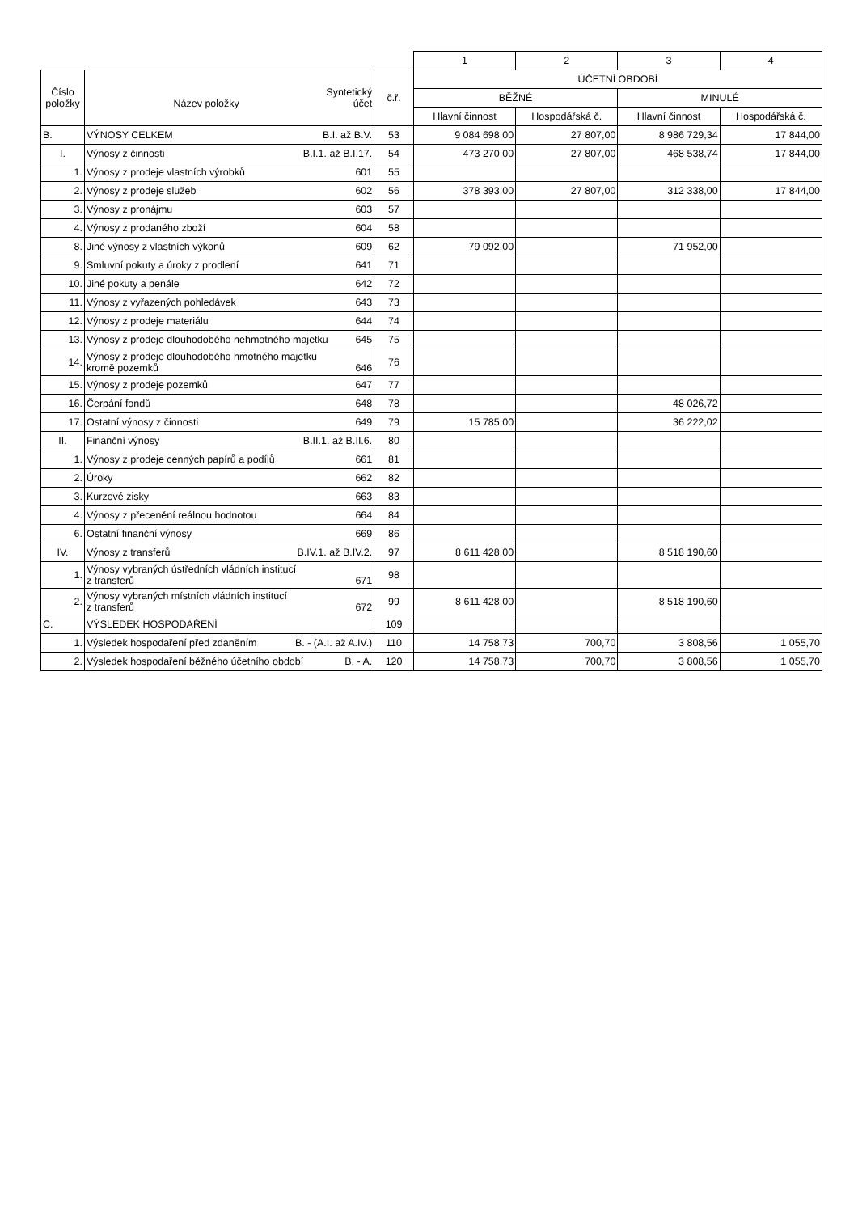| | | | 1 | 2 | 3 | 4 |
| Číslo položky | Název položky Syntetický účet | č.ř. | ÚČETNÍ OBDOBÍ | | | |
| | | | BĚŽNÉ | | MINULÉ | |
| | | | Hlavní činnost | Hospodářská č. | Hlavní činnost | Hospodářská č. |
| B. | VÝNOSY CELKEM B.I. až B.V. | 53 | 9 084 698,00 | 27 807,00 | 8 986 729,34 | 17 844,00 |
| I. | Výnosy z činnosti B.I.1. až B.I.17. | 54 | 473 270,00 | 27 807,00 | 468 538,74 | 17 844,00 |
| 1. | Výnosy z prodeje vlastních výrobků 601 | 55 | | | | |
| 2. | Výnosy z prodeje služeb 602 | 56 | 378 393,00 | 27 807,00 | 312 338,00 | 17 844,00 |
| 3. | Výnosy z pronájmu 603 | 57 | | | | |
| 4. | Výnosy z prodaného zboží 604 | 58 | | | | |
| 8. | Jiné výnosy z vlastních výkonů 609 | 62 | 79 092,00 | | 71 952,00 | |
| 9. | Smluvní pokuty a úroky z prodlení 641 | 71 | | | | |
| 10. | Jiné pokuty a penále 642 | 72 | | | | |
| 11. | Výnosy z vyřazených pohledávek 643 | 73 | | | | |
| 12. | Výnosy z prodeje materiálu 644 | 74 | | | | |
| 13. | Výnosy z prodeje dlouhodobého nehmotného majetku 645 | 75 | | | | |
| 14. | Výnosy z prodeje dlouhodobého hmotného majetku kromě pozemků 646 | 76 | | | | |
| 15. | Výnosy z prodeje pozemků 647 | 77 | | | | |
| 16. | Čerpání fondů 648 | 78 | | | 48 026,72 | |
| 17. | Ostatní výnosy z činnosti 649 | 79 | 15 785,00 | | 36 222,02 | |
| II. | Finanční výnosy B.II.1. až B.II.6. | 80 | | | | |
| 1. | Výnosy z prodeje cenných papírů a podílů 661 | 81 | | | | |
| 2. | Úroky 662 | 82 | | | | |
| 3. | Kurzové zisky 663 | 83 | | | | |
| 4. | Výnosy z přecenění reálnou hodnotou 664 | 84 | | | | |
| 6. | Ostatní finanční výnosy 669 | 86 | | | | |
| IV. | Výnosy z transferů B.IV.1. až B.IV.2. | 97 | 8 611 428,00 | | 8 518 190,60 | |
| 1. | Výnosy vybraných ústředních vládních institucí z transferů 671 | 98 | | | | |
| 2. | Výnosy vybraných místních vládních institucí z transferů 672 | 99 | 8 611 428,00 | | 8 518 190,60 | |
| C. | VÝSLEDEK HOSPODAŘENÍ | 109 | | | | |
| 1. | Výsledek hospodaření před zdaněním B. - (A.I. až A.IV.) | 110 | 14 758,73 | 700,70 | 3 808,56 | 1 055,70 |
| 2. | Výsledek hospodaření běžného účetního období B. - A. | 120 | 14 758,73 | 700,70 | 3 808,56 | 1 055,70 |